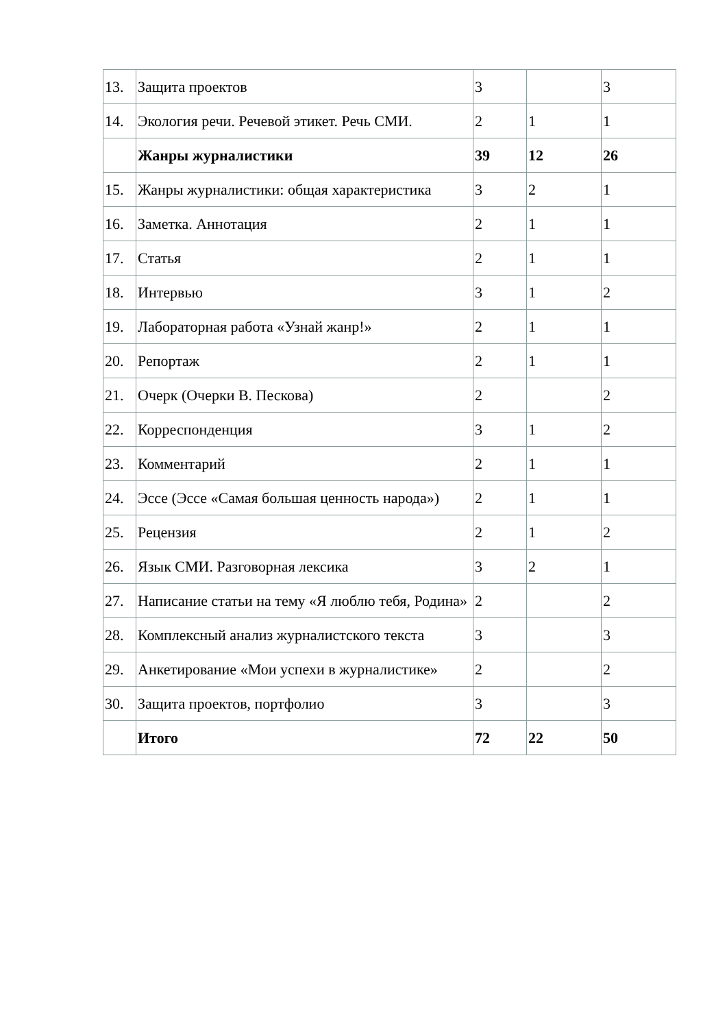| 13. | Защита проектов | 3 | | 3 |
| 14. | Экология речи. Речевой этикет. Речь СМИ. | 2 | 1 | 1 |
| | Жанры журналистики | 39 | 12 | 26 |
| 15. | Жанры журналистики: общая характеристика | 3 | 2 | 1 |
| 16. | Заметка. Аннотация | 2 | 1 | 1 |
| 17. | Статья | 2 | 1 | 1 |
| 18. | Интервью | 3 | 1 | 2 |
| 19. | Лабораторная работа «Узнай жанр!» | 2 | 1 | 1 |
| 20. | Репортаж | 2 | 1 | 1 |
| 21. | Очерк (Очерки В. Пескова) | 2 | | 2 |
| 22. | Корреспонденция | 3 | 1 | 2 |
| 23. | Комментарий | 2 | 1 | 1 |
| 24. | Эссе (Эссе «Самая большая ценность народа») | 2 | 1 | 1 |
| 25. | Рецензия | 2 | 1 | 2 |
| 26. | Язык СМИ. Разговорная лексика | 3 | 2 | 1 |
| 27. | Написание статьи на тему «Я люблю тебя, Родина» | 2 | | 2 |
| 28. | Комплексный анализ журналистского текста | 3 | | 3 |
| 29. | Анкетирование «Мои успехи в журналистике» | 2 | | 2 |
| 30. | Защита проектов, портфолио | 3 | | 3 |
| | Итого | 72 | 22 | 50 |